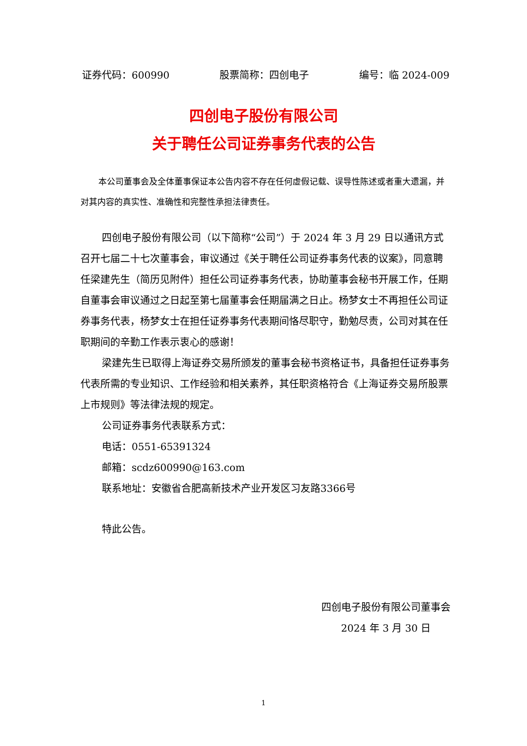证券代码：600990 股票简称：四创电子 编号：临 2024-009
四创电子股份有限公司
关于聘任公司证券事务代表的公告
本公司董事会及全体董事保证本公告内容不存在任何虚假记载、误导性陈述或者重大遗漏，并对其内容的真实性、准确性和完整性承担法律责任。
四创电子股份有限公司（以下简称“公司”）于 2024 年 3 月 29 日以通讯方式召开七届二十七次董事会，审议通过《关于聘任公司证券事务代表的议案》，同意聘任梁建先生（简历见附件）担任公司证券事务代表，协助董事会秘书开展工作，任期自董事会审议通过之日起至第七届董事会任期届满之日止。杨梦女士不再担任公司证券事务代表，杨梦女士在担任证券事务代表期间恪尽职守，勤勉尽责，公司对其在任职期间的辛勤工作表示衷心的感谢！
梁建先生已取得上海证券交易所颁发的董事会秘书资格证书，具备担任证券事务代表所需的专业知识、工作经验和相关素养，其任职资格符合《上海证券交易所股票上市规则》等法律法规的规定。
公司证券事务代表联系方式：
电话：0551-65391324
邮箱：scdz600990@163.com
联系地址：安徽省合肥高新技术产业开发区习友路3366号
特此公告。
四创电子股份有限公司董事会
2024 年 3 月 30 日
1